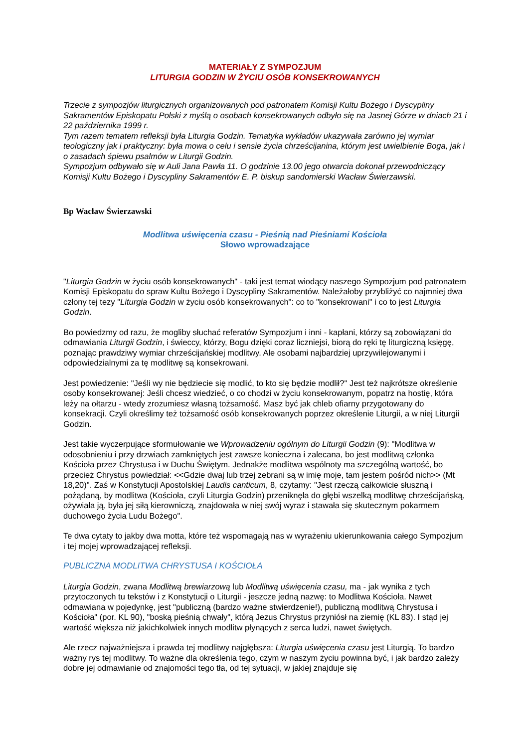MATERIAŁY Z SYMPOZJUM
LITURGIA GODZIN W ŻYCIU OSÓB KONSEKROWANYCH
Trzecie z sympozjów liturgicznych organizowanych pod patronatem Komisji Kultu Bożego i Dyscypliny Sakramentów Episkopatu Polski z myślą o osobach konsekrowanych odbyło się na Jasnej Górze w dniach 21 i 22 października 1999 r.
Tym razem tematem refleksji była Liturgia Godzin. Tematyka wykładów ukazywała zarówno jej wymiar teologiczny jak i praktyczny: była mowa o celu i sensie życia chrześcijanina, którym jest uwielbienie Boga, jak i o zasadach śpiewu psalmów w Liturgii Godzin.
Sympozjum odbywało się w Auli Jana Pawła 11. O godzinie 13.00 jego otwarcia dokonał przewodniczący Komisji Kultu Bożego i Dyscypliny Sakramentów E. P. biskup sandomierski Wacław Świerzawski.
Bp Wacław Świerzawski
Modlitwa uświęcenia czasu - Pieśnią nad Pieśniami Kościoła
Słowo wprowadzające
"Liturgia Godzin w życiu osób konsekrowanych" - taki jest temat wiodący naszego Sympozjum pod patronatem Komisji Episkopatu do spraw Kultu Bożego i Dyscypliny Sakramentów. Należałoby przybliżyć co najmniej dwa człony tej tezy "Liturgia Godzin w życiu osób konsekrowanych": co to "konsekrowani" i co to jest Liturgia Godzin.
Bo powiedzmy od razu, że mogliby słuchać referatów Sympozjum i inni - kapłani, którzy są zobowiązani do odmawiania Liturgii Godzin, i świeccy, którzy, Bogu dzięki coraz liczniejsi, biorą do ręki tę liturgiczną księgę, poznając prawdziwy wymiar chrześcijańskiej modlitwy. Ale osobami najbardziej uprzywilejowanymi i odpowiedzialnymi za tę modlitwę są konsekrowani.
Jest powiedzenie: "Jeśli wy nie będziecie się modlić, to kto się będzie modlił?" Jest też najkrótsze określenie osoby konsekrowanej: Jeśli chcesz wiedzieć, o co chodzi w życiu konsekrowanym, popatrz na hostię, która leży na ołtarzu - wtedy zrozumiesz własną tożsamość. Masz być jak chleb ofiarny przygotowany do konsekracji. Czyli określimy też tożsamość osób konsekrowanych poprzez określenie Liturgii, a w niej Liturgii Godzin.
Jest takie wyczerpujące sformułowanie we Wprowadzeniu ogólnym do Liturgii Godzin (9): "Modlitwa w odosobnieniu i przy drzwiach zamkniętych jest zawsze konieczna i zalecana, bo jest modlitwą członka Kościoła przez Chrystusa i w Duchu Świętym. Jednakże modlitwa wspólnoty ma szczególną wartość, bo przecież Chrystus powiedział: <<Gdzie dwaj lub trzej zebrani są w imię moje, tam jestem pośród nich>> (Mt 18,20)". Zaś w Konstytucji Apostolskiej Laudis canticum, 8, czytamy: "Jest rzeczą całkowicie słuszną i pożądaną, by modlitwa (Kościoła, czyli Liturgia Godzin) przeniknęła do głębi wszelką modlitwę chrześcijańską, ożywiała ją, była jej siłą kierowniczą, znajdowała w niej swój wyraz i stawała się skutecznym pokarmem duchowego życia Ludu Bożego".
Te dwa cytaty to jakby dwa motta, które też wspomagają nas w wyrażeniu ukierunkowania całego Sympozjum i tej mojej wprowadzającej refleksji.
PUBLICZNA MODLITWA CHRYSTUSA I KOŚCIOŁA
Liturgia Godzin, zwana Modlitwą brewiarzową lub Modlitwą uświęcenia czasu, ma - jak wynika z tych przytoczonych tu tekstów i z Konstytucji o Liturgii - jeszcze jedną nazwę: to Modlitwa Kościoła. Nawet odmawiana w pojedynkę, jest "publiczną (bardzo ważne stwierdzenie!), publiczną modlitwą Chrystusa i Kościoła" (por. KL 90), "boską pieśnią chwały", którą Jezus Chrystus przyniósł na ziemię (KL 83). I stąd jej wartość większa niż jakichkolwiek innych modlitw płynących z serca ludzi, nawet świętych.
Ale rzecz najważniejsza i prawda tej modlitwy najgłębsza: Liturgia uświęcenia czasu jest Liturgią. To bardzo ważny rys tej modlitwy. To ważne dla określenia tego, czym w naszym życiu powinna być, i jak bardzo zależy dobre jej odmawianie od znajomości tego tła, od tej sytuacji, w jakiej znajduje się